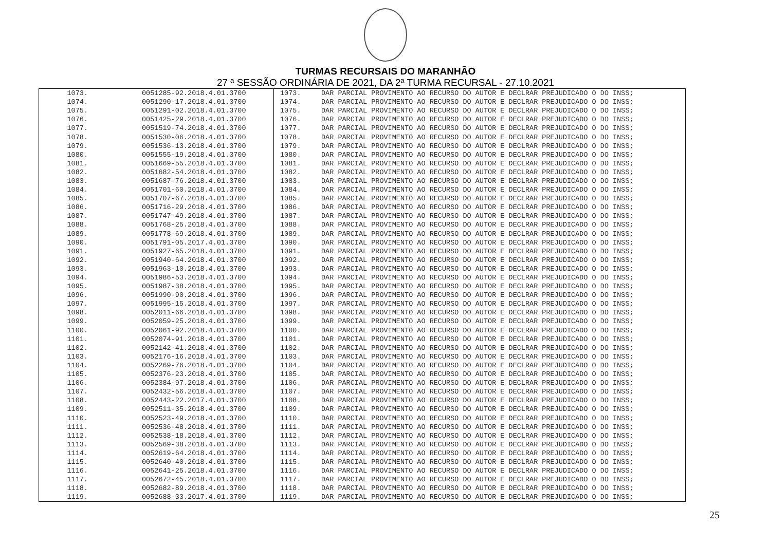TURMAS RECURSAIS DO MARANHÃO
27 ª SESSÃO ORDINÁRIA DE 2021, DA 2ª TURMA RECURSAL - 27.10.2021
| 1073. | 0051285-92.2018.4.01.3700 | 1073. | DAR PARCIAL PROVIMENTO AO RECURSO DO AUTOR E DECLRAR PREJUDICADO O DO INSS; |
| 1074. | 0051290-17.2018.4.01.3700 | 1074. | DAR PARCIAL PROVIMENTO AO RECURSO DO AUTOR E DECLRAR PREJUDICADO O DO INSS; |
| 1075. | 0051291-02.2018.4.01.3700 | 1075. | DAR PARCIAL PROVIMENTO AO RECURSO DO AUTOR E DECLRAR PREJUDICADO O DO INSS; |
| 1076. | 0051425-29.2018.4.01.3700 | 1076. | DAR PARCIAL PROVIMENTO AO RECURSO DO AUTOR E DECLRAR PREJUDICADO O DO INSS; |
| 1077. | 0051519-74.2018.4.01.3700 | 1077. | DAR PARCIAL PROVIMENTO AO RECURSO DO AUTOR E DECLRAR PREJUDICADO O DO INSS; |
| 1078. | 0051530-06.2018.4.01.3700 | 1078. | DAR PARCIAL PROVIMENTO AO RECURSO DO AUTOR E DECLRAR PREJUDICADO O DO INSS; |
| 1079. | 0051536-13.2018.4.01.3700 | 1079. | DAR PARCIAL PROVIMENTO AO RECURSO DO AUTOR E DECLRAR PREJUDICADO O DO INSS; |
| 1080. | 0051555-19.2018.4.01.3700 | 1080. | DAR PARCIAL PROVIMENTO AO RECURSO DO AUTOR E DECLRAR PREJUDICADO O DO INSS; |
| 1081. | 0051669-55.2018.4.01.3700 | 1081. | DAR PARCIAL PROVIMENTO AO RECURSO DO AUTOR E DECLRAR PREJUDICADO O DO INSS; |
| 1082. | 0051682-54.2018.4.01.3700 | 1082. | DAR PARCIAL PROVIMENTO AO RECURSO DO AUTOR E DECLRAR PREJUDICADO O DO INSS; |
| 1083. | 0051687-76.2018.4.01.3700 | 1083. | DAR PARCIAL PROVIMENTO AO RECURSO DO AUTOR E DECLRAR PREJUDICADO O DO INSS; |
| 1084. | 0051701-60.2018.4.01.3700 | 1084. | DAR PARCIAL PROVIMENTO AO RECURSO DO AUTOR E DECLRAR PREJUDICADO O DO INSS; |
| 1085. | 0051707-67.2018.4.01.3700 | 1085. | DAR PARCIAL PROVIMENTO AO RECURSO DO AUTOR E DECLRAR PREJUDICADO O DO INSS; |
| 1086. | 0051716-29.2018.4.01.3700 | 1086. | DAR PARCIAL PROVIMENTO AO RECURSO DO AUTOR E DECLRAR PREJUDICADO O DO INSS; |
| 1087. | 0051747-49.2018.4.01.3700 | 1087. | DAR PARCIAL PROVIMENTO AO RECURSO DO AUTOR E DECLRAR PREJUDICADO O DO INSS; |
| 1088. | 0051768-25.2018.4.01.3700 | 1088. | DAR PARCIAL PROVIMENTO AO RECURSO DO AUTOR E DECLRAR PREJUDICADO O DO INSS; |
| 1089. | 0051778-69.2018.4.01.3700 | 1089. | DAR PARCIAL PROVIMENTO AO RECURSO DO AUTOR E DECLRAR PREJUDICADO O DO INSS; |
| 1090. | 0051791-05.2017.4.01.3700 | 1090. | DAR PARCIAL PROVIMENTO AO RECURSO DO AUTOR E DECLRAR PREJUDICADO O DO INSS; |
| 1091. | 0051927-65.2018.4.01.3700 | 1091. | DAR PARCIAL PROVIMENTO AO RECURSO DO AUTOR E DECLRAR PREJUDICADO O DO INSS; |
| 1092. | 0051940-64.2018.4.01.3700 | 1092. | DAR PARCIAL PROVIMENTO AO RECURSO DO AUTOR E DECLRAR PREJUDICADO O DO INSS; |
| 1093. | 0051963-10.2018.4.01.3700 | 1093. | DAR PARCIAL PROVIMENTO AO RECURSO DO AUTOR E DECLRAR PREJUDICADO O DO INSS; |
| 1094. | 0051986-53.2018.4.01.3700 | 1094. | DAR PARCIAL PROVIMENTO AO RECURSO DO AUTOR E DECLRAR PREJUDICADO O DO INSS; |
| 1095. | 0051987-38.2018.4.01.3700 | 1095. | DAR PARCIAL PROVIMENTO AO RECURSO DO AUTOR E DECLRAR PREJUDICADO O DO INSS; |
| 1096. | 0051990-90.2018.4.01.3700 | 1096. | DAR PARCIAL PROVIMENTO AO RECURSO DO AUTOR E DECLRAR PREJUDICADO O DO INSS; |
| 1097. | 0051995-15.2018.4.01.3700 | 1097. | DAR PARCIAL PROVIMENTO AO RECURSO DO AUTOR E DECLRAR PREJUDICADO O DO INSS; |
| 1098. | 0052011-66.2018.4.01.3700 | 1098. | DAR PARCIAL PROVIMENTO AO RECURSO DO AUTOR E DECLRAR PREJUDICADO O DO INSS; |
| 1099. | 0052059-25.2018.4.01.3700 | 1099. | DAR PARCIAL PROVIMENTO AO RECURSO DO AUTOR E DECLRAR PREJUDICADO O DO INSS; |
| 1100. | 0052061-92.2018.4.01.3700 | 1100. | DAR PARCIAL PROVIMENTO AO RECURSO DO AUTOR E DECLRAR PREJUDICADO O DO INSS; |
| 1101. | 0052074-91.2018.4.01.3700 | 1101. | DAR PARCIAL PROVIMENTO AO RECURSO DO AUTOR E DECLRAR PREJUDICADO O DO INSS; |
| 1102. | 0052142-41.2018.4.01.3700 | 1102. | DAR PARCIAL PROVIMENTO AO RECURSO DO AUTOR E DECLRAR PREJUDICADO O DO INSS; |
| 1103. | 0052176-16.2018.4.01.3700 | 1103. | DAR PARCIAL PROVIMENTO AO RECURSO DO AUTOR E DECLRAR PREJUDICADO O DO INSS; |
| 1104. | 0052269-76.2018.4.01.3700 | 1104. | DAR PARCIAL PROVIMENTO AO RECURSO DO AUTOR E DECLRAR PREJUDICADO O DO INSS; |
| 1105. | 0052376-23.2018.4.01.3700 | 1105. | DAR PARCIAL PROVIMENTO AO RECURSO DO AUTOR E DECLRAR PREJUDICADO O DO INSS; |
| 1106. | 0052384-97.2018.4.01.3700 | 1106. | DAR PARCIAL PROVIMENTO AO RECURSO DO AUTOR E DECLRAR PREJUDICADO O DO INSS; |
| 1107. | 0052432-56.2018.4.01.3700 | 1107. | DAR PARCIAL PROVIMENTO AO RECURSO DO AUTOR E DECLRAR PREJUDICADO O DO INSS; |
| 1108. | 0052443-22.2017.4.01.3700 | 1108. | DAR PARCIAL PROVIMENTO AO RECURSO DO AUTOR E DECLRAR PREJUDICADO O DO INSS; |
| 1109. | 0052511-35.2018.4.01.3700 | 1109. | DAR PARCIAL PROVIMENTO AO RECURSO DO AUTOR E DECLRAR PREJUDICADO O DO INSS; |
| 1110. | 0052523-49.2018.4.01.3700 | 1110. | DAR PARCIAL PROVIMENTO AO RECURSO DO AUTOR E DECLRAR PREJUDICADO O DO INSS; |
| 1111. | 0052536-48.2018.4.01.3700 | 1111. | DAR PARCIAL PROVIMENTO AO RECURSO DO AUTOR E DECLRAR PREJUDICADO O DO INSS; |
| 1112. | 0052538-18.2018.4.01.3700 | 1112. | DAR PARCIAL PROVIMENTO AO RECURSO DO AUTOR E DECLRAR PREJUDICADO O DO INSS; |
| 1113. | 0052569-38.2018.4.01.3700 | 1113. | DAR PARCIAL PROVIMENTO AO RECURSO DO AUTOR E DECLRAR PREJUDICADO O DO INSS; |
| 1114. | 0052619-64.2018.4.01.3700 | 1114. | DAR PARCIAL PROVIMENTO AO RECURSO DO AUTOR E DECLRAR PREJUDICADO O DO INSS; |
| 1115. | 0052640-40.2018.4.01.3700 | 1115. | DAR PARCIAL PROVIMENTO AO RECURSO DO AUTOR E DECLRAR PREJUDICADO O DO INSS; |
| 1116. | 0052641-25.2018.4.01.3700 | 1116. | DAR PARCIAL PROVIMENTO AO RECURSO DO AUTOR E DECLRAR PREJUDICADO O DO INSS; |
| 1117. | 0052672-45.2018.4.01.3700 | 1117. | DAR PARCIAL PROVIMENTO AO RECURSO DO AUTOR E DECLRAR PREJUDICADO O DO INSS; |
| 1118. | 0052682-89.2018.4.01.3700 | 1118. | DAR PARCIAL PROVIMENTO AO RECURSO DO AUTOR E DECLRAR PREJUDICADO O DO INSS; |
| 1119. | 0052688-33.2017.4.01.3700 | 1119. | DAR PARCIAL PROVIMENTO AO RECURSO DO AUTOR E DECLRAR PREJUDICADO O DO INSS; |
25